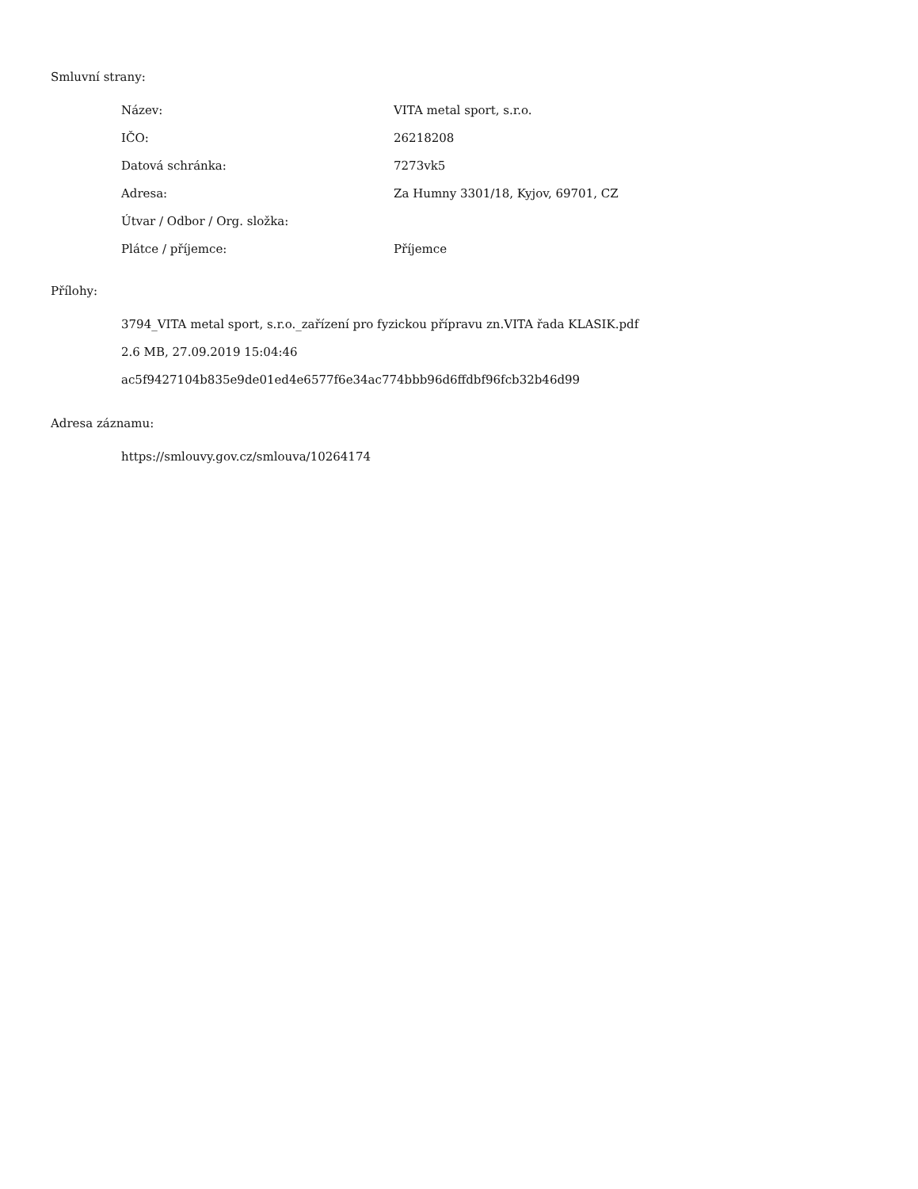Smluvní strany:
| Název: | VITA metal sport, s.r.o. |
| IČO: | 26218208 |
| Datová schránka: | 7273vk5 |
| Adresa: | Za Humny 3301/18, Kyjov, 69701, CZ |
| Útvar / Odbor / Org. složka: | |
| Plátce / příjemce: | Příjemce |
Přílohy:
3794_VITA metal sport, s.r.o._zařízení pro fyzickou přípravu zn.VITA řada KLASIK.pdf
2.6 MB, 27.09.2019 15:04:46
ac5f9427104b835e9de01ed4e6577f6e34ac774bbb96d6ffdbf96fcb32b46d99
Adresa záznamu:
https://smlouvy.gov.cz/smlouva/10264174